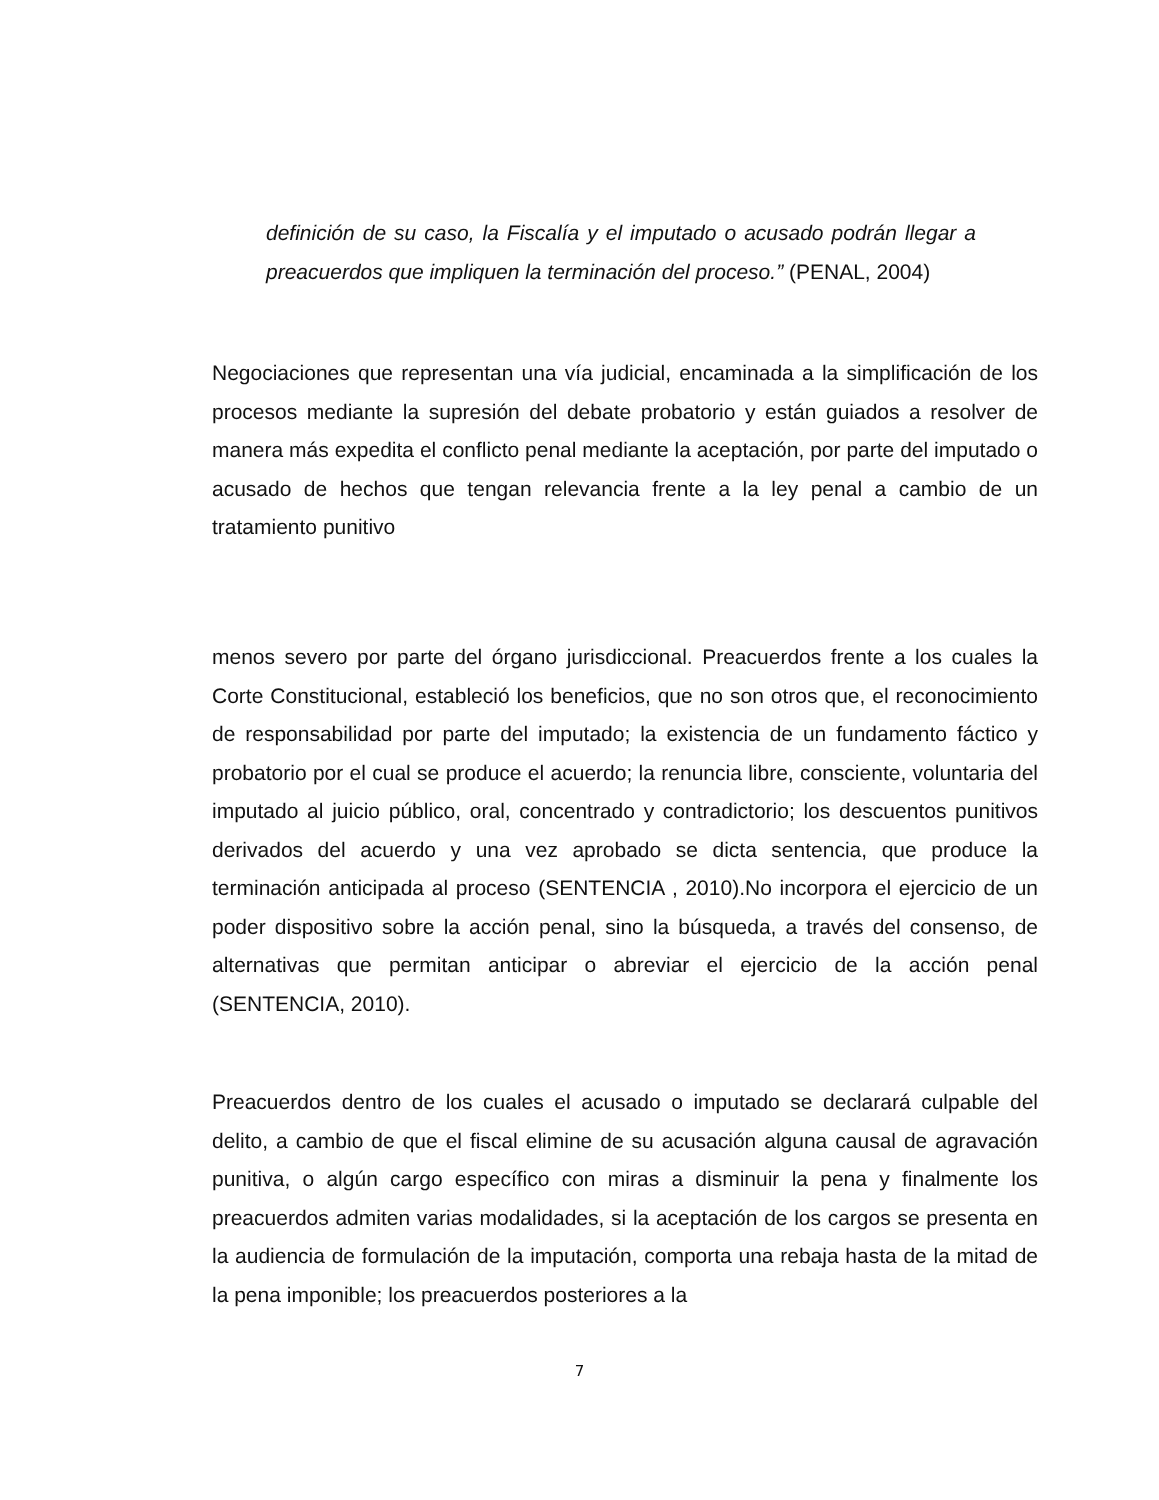definición de su caso, la Fiscalía y el imputado o acusado podrán llegar a preacuerdos que impliquen la terminación del proceso.” (PENAL, 2004)
Negociaciones que representan una vía judicial, encaminada a la simplificación de los procesos mediante la supresión del debate probatorio y están guiados a resolver de manera más expedita el conflicto penal mediante la aceptación, por parte del imputado o acusado de hechos que tengan relevancia frente a la ley penal a cambio de un tratamiento punitivo
menos severo por parte del órgano jurisdiccional. Preacuerdos frente a los cuales la Corte Constitucional, estableció los beneficios, que no son otros que, el reconocimiento de responsabilidad por parte del imputado; la existencia de un fundamento fáctico y probatorio por el cual se produce el acuerdo; la renuncia libre, consciente, voluntaria del imputado al juicio público, oral, concentrado y contradictorio; los descuentos punitivos derivados del acuerdo y una vez aprobado se dicta sentencia, que produce la terminación anticipada al proceso (SENTENCIA , 2010).No incorpora el ejercicio de un poder dispositivo sobre la acción penal, sino la búsqueda, a través del consenso, de alternativas que permitan anticipar o abreviar el ejercicio de la acción penal (SENTENCIA, 2010).
Preacuerdos dentro de los cuales el acusado o imputado se declarará culpable del delito, a cambio de que el fiscal elimine de su acusación alguna causal de agravación punitiva, o algún cargo específico con miras a disminuir la pena y finalmente los preacuerdos admiten varias modalidades, si la aceptación de los cargos se presenta en la audiencia de formulación de la imputación, comporta una rebaja hasta de la mitad de la pena imponible; los preacuerdos posteriores a la
7